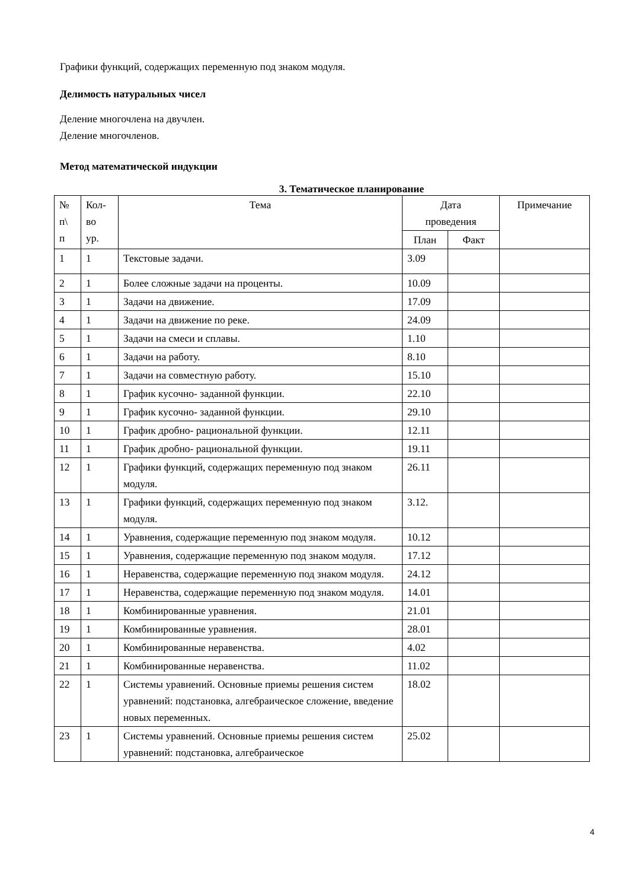Графики функций, содержащих переменную под знаком модуля.
Делимость натуральных чисел
Деление многочлена на двучлен.
Деление многочленов.
Метод математической индукции
3. Тематическое планирование
| № п\ п | Кол- во ур. | Тема | Дата проведения | | Примечание |
| | | | План | Факт | |
| 1 | 1 | Текстовые задачи. | 3.09 | | |
| 2 | 1 | Более сложные задачи на проценты. | 10.09 | | |
| 3 | 1 | Задачи на движение. | 17.09 | | |
| 4 | 1 | Задачи на движение по реке. | 24.09 | | |
| 5 | 1 | Задачи на смеси и сплавы. | 1.10 | | |
| 6 | 1 | Задачи на работу. | 8.10 | | |
| 7 | 1 | Задачи на совместную работу. | 15.10 | | |
| 8 | 1 | График кусочно- заданной функции. | 22.10 | | |
| 9 | 1 | График кусочно- заданной функции. | 29.10 | | |
| 10 | 1 | График дробно- рациональной функции. | 12.11 | | |
| 11 | 1 | График дробно- рациональной функции. | 19.11 | | |
| 12 | 1 | Графики функций, содержащих переменную под знаком модуля. | 26.11 | | |
| 13 | 1 | Графики функций, содержащих переменную под знаком модуля. | 3.12. | | |
| 14 | 1 | Уравнения, содержащие переменную под знаком модуля. | 10.12 | | |
| 15 | 1 | Уравнения, содержащие переменную под знаком модуля. | 17.12 | | |
| 16 | 1 | Неравенства, содержащие переменную под знаком модуля. | 24.12 | | |
| 17 | 1 | Неравенства, содержащие переменную под знаком модуля. | 14.01 | | |
| 18 | 1 | Комбинированные уравнения. | 21.01 | | |
| 19 | 1 | Комбинированные уравнения. | 28.01 | | |
| 20 | 1 | Комбинированные неравенства. | 4.02 | | |
| 21 | 1 | Комбинированные неравенства. | 11.02 | | |
| 22 | 1 | Системы уравнений. Основные приемы решения систем уравнений: подстановка, алгебраическое сложение, введение новых переменных. | 18.02 | | |
| 23 | 1 | Системы уравнений. Основные приемы решения систем уравнений: подстановка, алгебраическое | 25.02 | | |
4